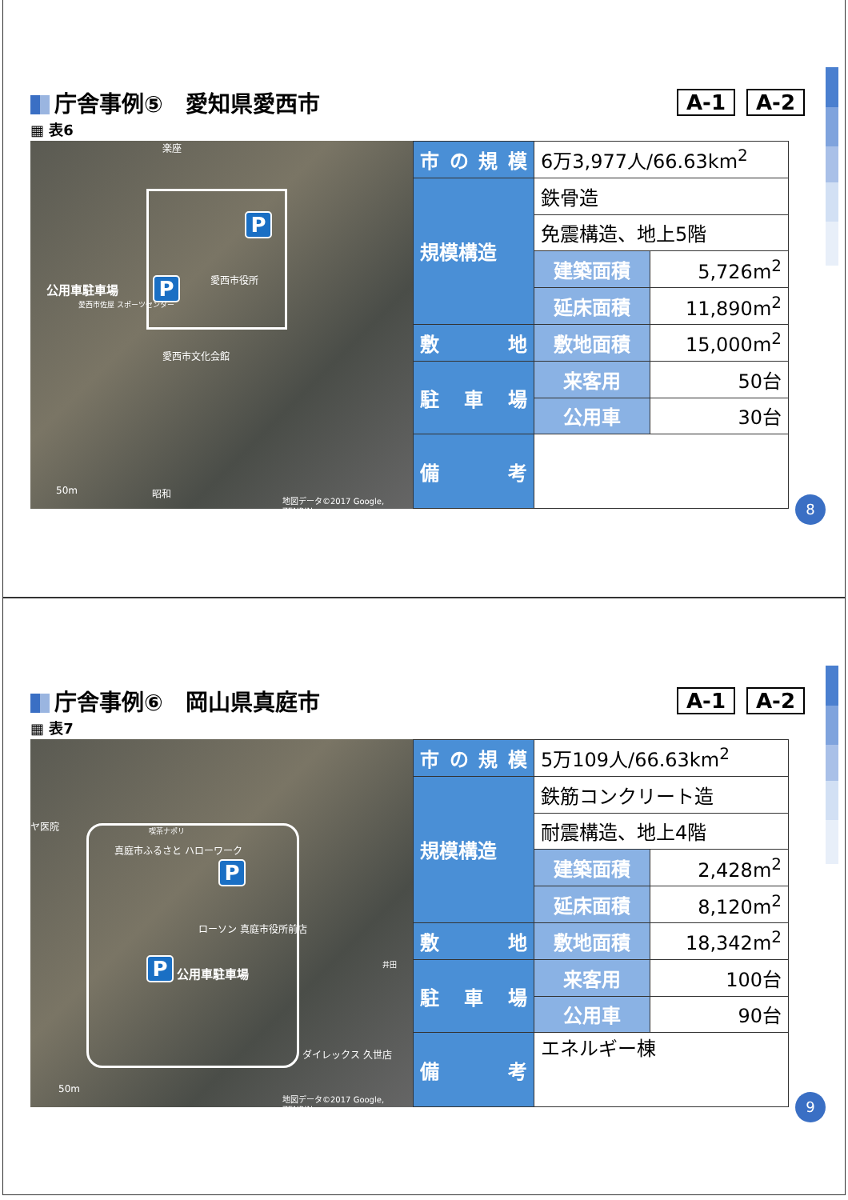庁舎事例⑤　愛知県愛西市 A-1 A-2
▦ 表6
P
P
公用車駐車場
愛西市役所
愛西市佐屋 スポーツセンター
愛西市文化会館
楽座
50m 昭和
地図データ©2017 Google, ZENRIN
| 市の規模 | 6万3,977人/66.63km<sup>2</sup> | |
| 規模構造 | 鉄骨造 | |
| | 免震構造、地上5階 | |
| | 建築面積 | 5,726m<sup>2</sup> |
| | 延床面積 | 11,890m<sup>2</sup> |
| 敷 地 | 敷地面積 | 15,000m<sup>2</sup> |
| 駐車場 | 来客用 | 50台 |
| | 公用車 | 30台 |
| 備 考 | | |
8
庁舎事例⑥　岡山県真庭市 A-1 A-2
▦ 表7
P
P 公用車駐車場
ヤ医院 喫茶ナポリ
真庭市ふるさと ハローワーク
ローソン 真庭市役所前店
井田
ダイレックス 久世店
50m
地図データ©2017 Google, ZENRIN
| 市の規模 | 5万109人/66.63km<sup>2</sup> | |
| 規模構造 | 鉄筋コンクリート造 | |
| | 耐震構造、地上4階 | |
| | 建築面積 | 2,428m<sup>2</sup> |
| | 延床面積 | 8,120m<sup>2</sup> |
| 敷 地 | 敷地面積 | 18,342m<sup>2</sup> |
| 駐車場 | 来客用 | 100台 |
| | 公用車 | 90台 |
| 備 考 | エネルギー棟 | |
9